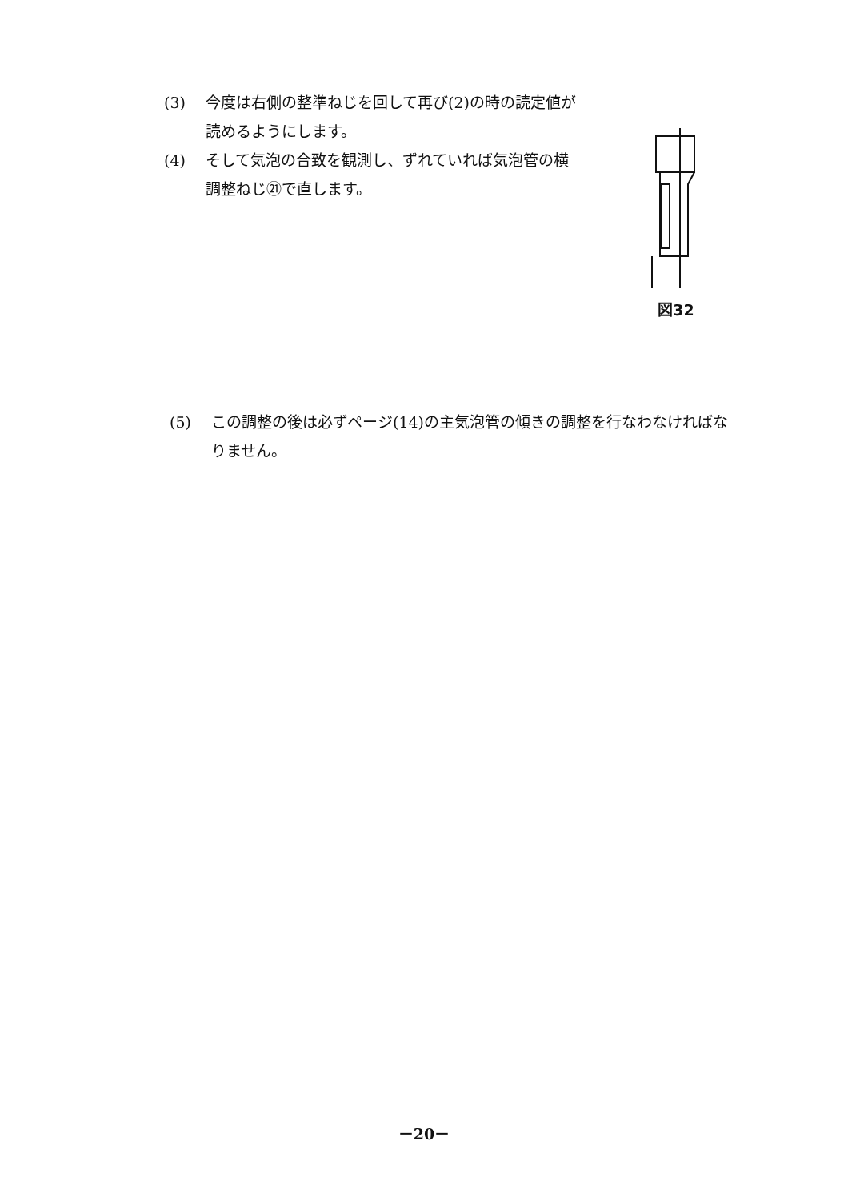(3) 今度は右側の整準ねじを回して再び(2)の時の読定値が読めるようにします。
(4) そして気泡の合致を観測し、ずれていれば気泡管の横調整ねじ㉑で直します。
図32
(5) この調整の後は必ずページ(14)の主気泡管の傾きの調整を行なわなければなりません。
－20－